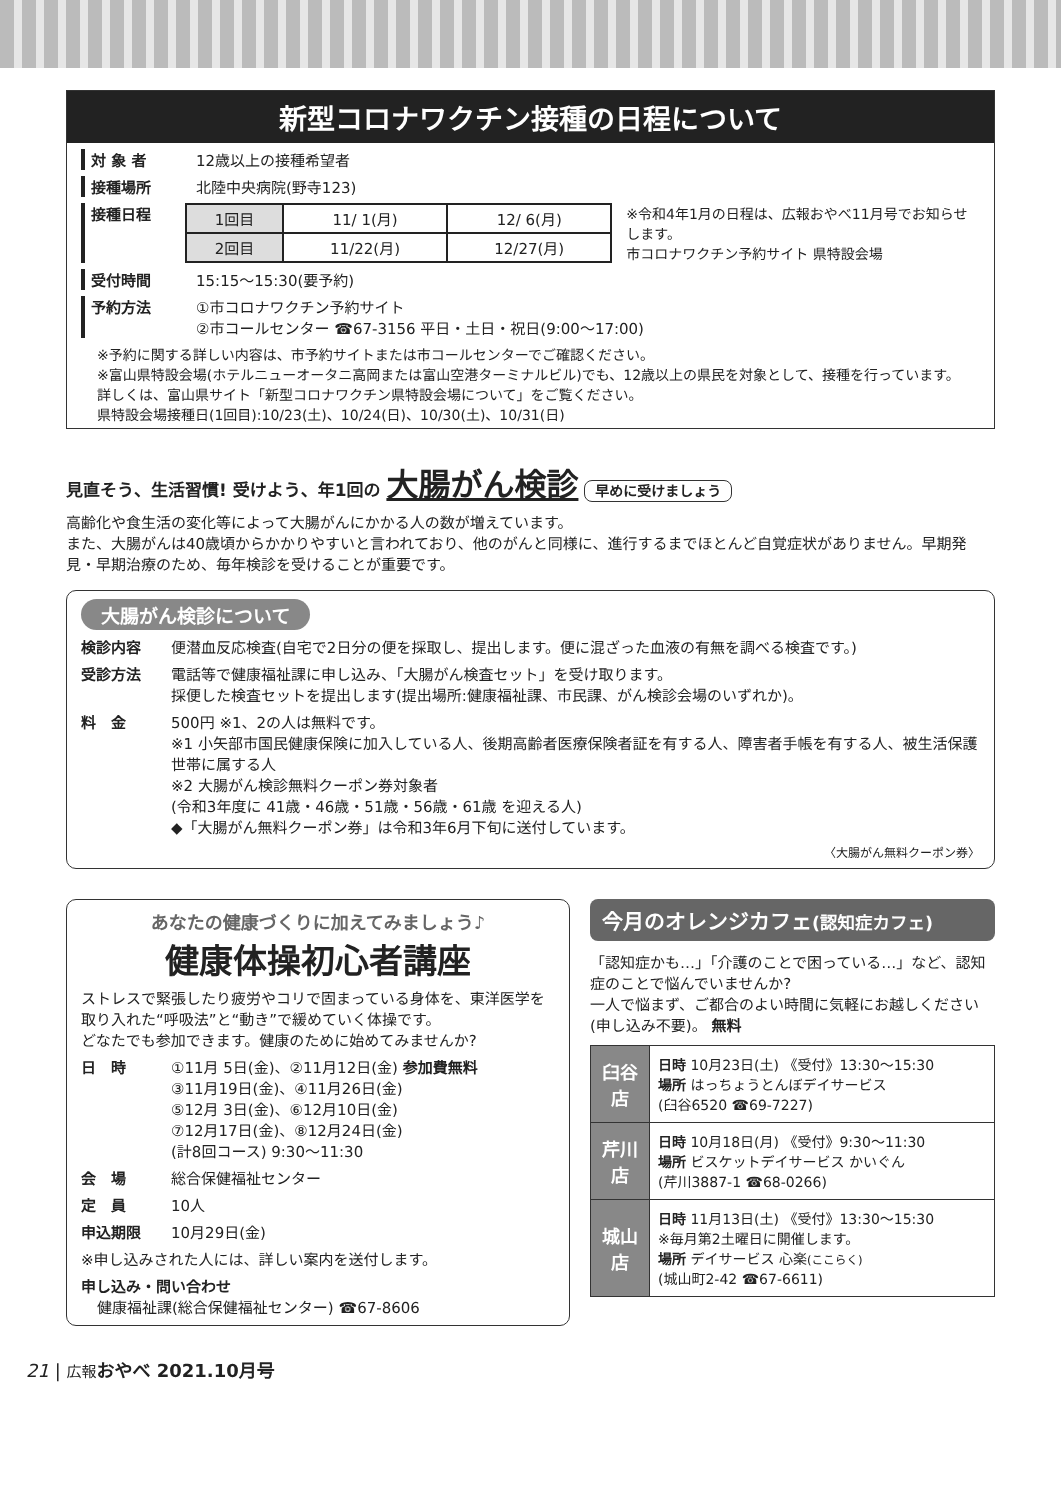新型コロナワクチン接種の日程について
対 象 者 12歳以上の接種希望者
接種場所 北陸中央病院(野寺123)
接種日程
| 1回目 | 11/ 1(月) | 12/ 6(月) |
| 2回目 | 11/22(月) | 12/27(月) |
※令和4年1月の日程は、広報おやべ11月号でお知らせします。
市コロナワクチン予約サイト 県特設会場
受付時間 15:15～15:30(要予約)
予約方法 ①市コロナワクチン予約サイト
②市コールセンター ☎67-3156 平日・土日・祝日(9:00～17:00)
※予約に関する詳しい内容は、市予約サイトまたは市コールセンターでご確認ください。
※富山県特設会場(ホテルニューオータニ高岡または富山空港ターミナルビル)でも、12歳以上の県民を対象として、接種を行っています。詳しくは、富山県サイト「新型コロナワクチン県特設会場について」をご覧ください。
県特設会場接種日(1回目):10/23(土)、10/24(日)、10/30(土)、10/31(日)
見直そう、生活習慣! 受けよう、年1回の 大腸がん検診 早めに受けましょう
高齢化や食生活の変化等によって大腸がんにかかる人の数が増えています。
また、大腸がんは40歳頃からかかりやすいと言われており、他のがんと同様に、進行するまでほとんど自覚症状がありません。早期発見・早期治療のため、毎年検診を受けることが重要です。
大腸がん検診について
検診内容 便潜血反応検査(自宅で2日分の便を採取し、提出します。便に混ざった血液の有無を調べる検査です。)
受診方法 電話等で健康福祉課に申し込み、「大腸がん検査セット」を受け取ります。
採便した検査セットを提出します(提出場所:健康福祉課、市民課、がん検診会場のいずれか)。
料　金 500円 ※1、2の人は無料です。
※1 小矢部市国民健康保険に加入している人、後期高齢者医療保険者証を有する人、障害者手帳を有する人、被生活保護世帯に属する人
※2 大腸がん検診無料クーポン券対象者
(令和3年度に 41歳・46歳・51歳・56歳・61歳 を迎える人)
◆「大腸がん無料クーポン券」は令和3年6月下旬に送付しています。
〈大腸がん無料クーポン券〉
あなたの健康づくりに加えてみましょう♪
健康体操初心者講座
ストレスで緊張したり疲労やコリで固まっている身体を、東洋医学を取り入れた“呼吸法”と“動き”で緩めていく体操です。
どなたでも参加できます。健康のために始めてみませんか?
日　時 ①11月 5日(金)、②11月12日(金)
③11月19日(金)、④11月26日(金)
⑤12月 3日(金)、⑥12月10日(金)
⑦12月17日(金)、⑧12月24日(金)
(計8回コース) 9:30～11:30 参加費無料
会　場 総合保健福祉センター
定　員 10人
申込期限 10月29日(金)
※申し込みされた人には、詳しい案内を送付します。
申し込み・問い合わせ
健康福祉課(総合保健福祉センター) ☎67-8606
今月のオレンジカフェ(認知症カフェ)
「認知症かも…」「介護のことで困っている…」など、認知症のことで悩んでいませんか?
一人で悩まず、ご都合のよい時間に気軽にお越しください(申し込み不要)。 無料
| 臼谷店 | 日時 10月23日(土) 《受付》13:30～15:30 場所 はっちょうとんぼデイサービス (臼谷6520 ☎69-7227) |
| 芹川店 | 日時 10月18日(月) 《受付》9:30～11:30 場所 ビスケットデイサービス かいぐん (芹川3887-1 ☎68-0266) |
| 城山店 | 日時 11月13日(土) 《受付》13:30～15:30 ※毎月第2土曜日に開催します。 場所 デイサービス 心楽 (ここらく) (城山町2-42 ☎67-6611) |
21 | 広報 おやべ 2021.10月号